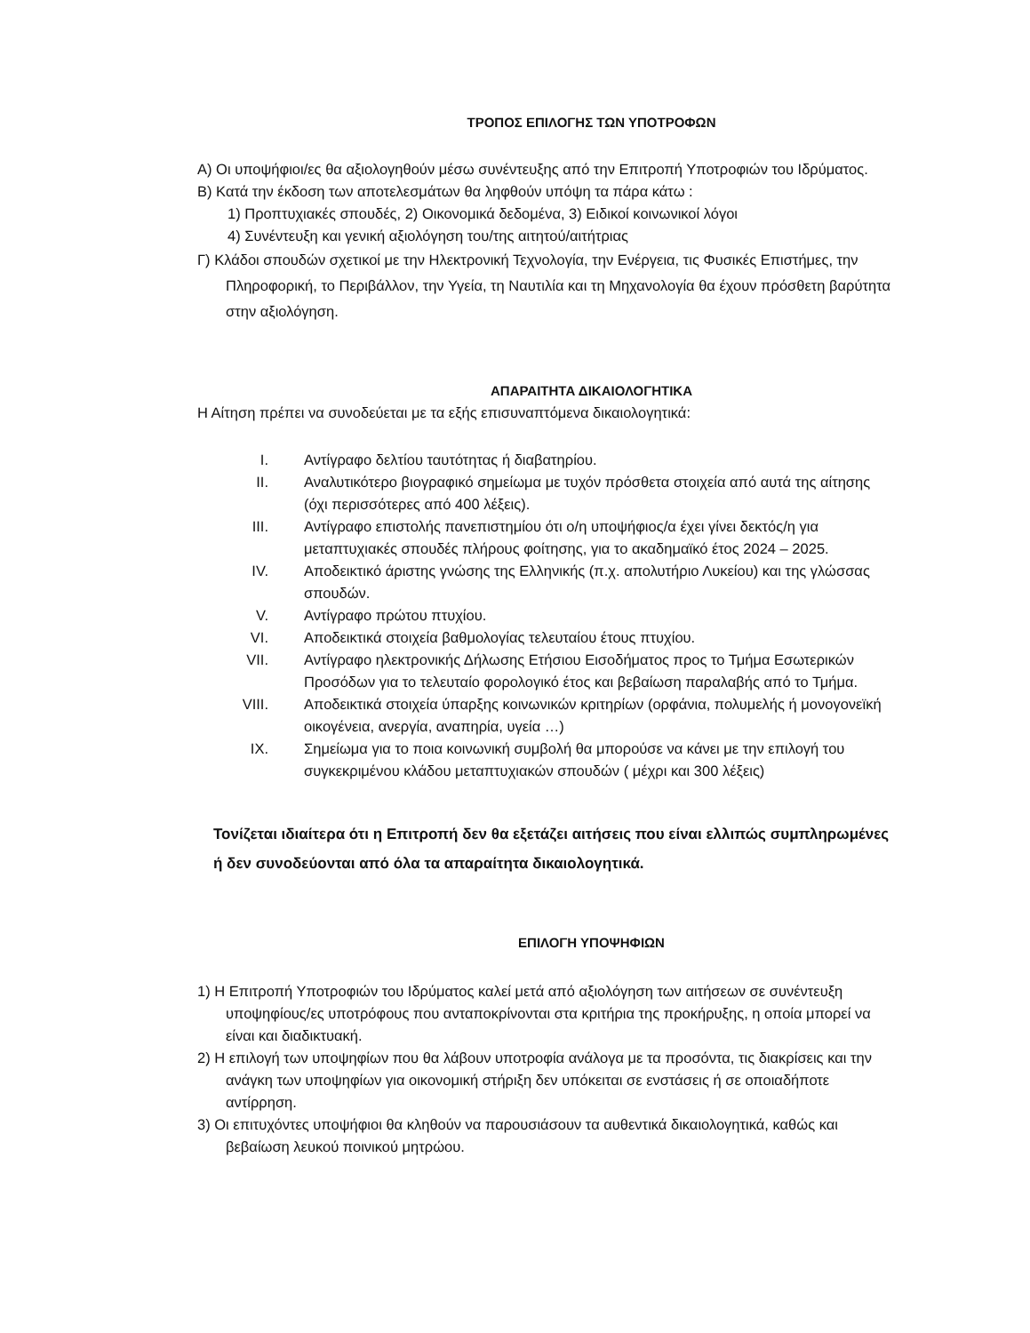ΤΡΟΠΟΣ ΕΠΙΛΟΓΗΣ ΤΩΝ ΥΠΟΤΡΟΦΩΝ
Α) Οι υποψήφιοι/ες θα αξιολογηθούν μέσω συνέντευξης από την Επιτροπή Υποτροφιών του Ιδρύματος.
Β) Κατά την έκδοση των αποτελεσμάτων θα ληφθούν υπόψη τα πάρα κάτω :
1) Προπτυχιακές σπουδές, 2) Οικονομικά δεδομένα, 3) Ειδικοί κοινωνικοί λόγοι
4) Συνέντευξη και γενική αξιολόγηση του/της αιτητού/αιτήτριας
Γ) Κλάδοι σπουδών σχετικοί με την Ηλεκτρονική Τεχνολογία, την Ενέργεια, τις Φυσικές Επιστήμες, την Πληροφορική, το Περιβάλλον, την Υγεία, τη Ναυτιλία και τη Μηχανολογία θα έχουν πρόσθετη βαρύτητα στην αξιολόγηση.
ΑΠΑΡΑΙΤΗΤΑ ΔΙΚΑΙΟΛΟΓΗΤΙΚΑ
Η Αίτηση πρέπει να συνοδεύεται με τα εξής επισυναπτόμενα δικαιολογητικά:
I. Αντίγραφο δελτίου ταυτότητας ή διαβατηρίου.
II. Αναλυτικότερο βιογραφικό σημείωμα με τυχόν πρόσθετα στοιχεία από αυτά της αίτησης (όχι περισσότερες από 400 λέξεις).
III. Αντίγραφο επιστολής πανεπιστημίου ότι ο/η υποψήφιος/α έχει γίνει δεκτός/η για μεταπτυχιακές σπουδές πλήρους φοίτησης, για το ακαδημαϊκό έτος 2024 – 2025.
IV. Αποδεικτικό άριστης γνώσης της Ελληνικής (π.χ. απολυτήριο Λυκείου) και της γλώσσας σπουδών.
V. Αντίγραφο πρώτου πτυχίου.
VI. Αποδεικτικά στοιχεία βαθμολογίας τελευταίου έτους πτυχίου.
VII. Αντίγραφο ηλεκτρονικής Δήλωσης Ετήσιου Εισοδήματος προς το Τμήμα Εσωτερικών Προσόδων για το τελευταίο φορολογικό έτος και βεβαίωση παραλαβής από το Τμήμα.
VIII. Αποδεικτικά στοιχεία ύπαρξης κοινωνικών κριτηρίων (ορφάνια, πολυμελής ή μονογονεϊκή οικογένεια, ανεργία, αναπηρία, υγεία …)
IX. Σημείωμα για το ποια κοινωνική συμβολή θα μπορούσε να κάνει με την επιλογή του συγκεκριμένου κλάδου μεταπτυχιακών σπουδών ( μέχρι και 300 λέξεις)
Τονίζεται ιδιαίτερα ότι η Επιτροπή δεν θα εξετάζει αιτήσεις που είναι ελλιπώς συμπληρωμένες ή δεν συνοδεύονται από όλα τα απαραίτητα δικαιολογητικά.
ΕΠΙΛΟΓΗ ΥΠΟΨΗΦΙΩΝ
1) Η Επιτροπή Υποτροφιών του Ιδρύματος καλεί μετά από αξιολόγηση των αιτήσεων σε συνέντευξη υποψηφίους/ες υποτρόφους που ανταποκρίνονται στα κριτήρια της προκήρυξης, η οποία μπορεί να είναι και διαδικτυακή.
2) Η επιλογή των υποψηφίων που θα λάβουν υποτροφία ανάλογα με τα προσόντα, τις διακρίσεις και την ανάγκη των υποψηφίων για οικονομική στήριξη δεν υπόκειται σε ενστάσεις ή σε οποιαδήποτε αντίρρηση.
3) Οι επιτυχόντες υποψήφιοι θα κληθούν να παρουσιάσουν τα αυθεντικά δικαιολογητικά, καθώς και βεβαίωση λευκού ποινικού μητρώου.